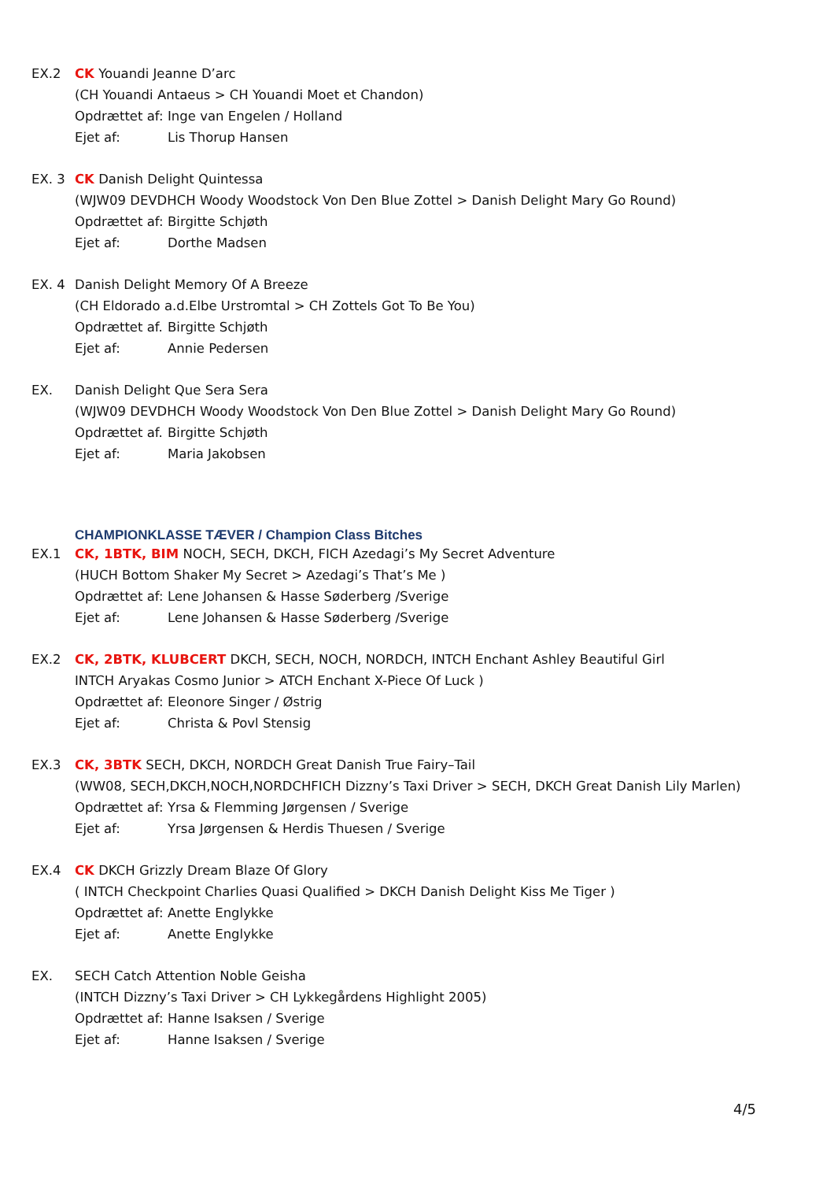EX.2 CK Youandi Jeanne D’arc
(CH Youandi Antaeus > CH Youandi Moet et Chandon)
Opdrættet af: Inge van Engelen / Holland
Ejet af: Lis Thorup Hansen
EX. 3 CK Danish Delight Quintessa
(WJW09 DEVDHCH Woody Woodstock Von Den Blue Zottel > Danish Delight Mary Go Round)
Opdrættet af: Birgitte Schjøth
Ejet af: Dorthe Madsen
EX. 4 Danish Delight Memory Of A Breeze
(CH Eldorado a.d.Elbe Urstromtal > CH Zottels Got To Be You)
Opdrættet af. Birgitte Schjøth
Ejet af: Annie Pedersen
EX. Danish Delight Que Sera Sera
(WJW09 DEVDHCH Woody Woodstock Von Den Blue Zottel > Danish Delight Mary Go Round)
Opdrættet af. Birgitte Schjøth
Ejet af: Maria Jakobsen
CHAMPIONKLASSE TÆVER / Champion Class Bitches
EX.1 CK, 1BTK, BIM NOCH, SECH, DKCH, FICH Azedagi’s My Secret Adventure
(HUCH Bottom Shaker My Secret > Azedagi’s That’s Me )
Opdrættet af: Lene Johansen & Hasse Søderberg /Sverige
Ejet af: Lene Johansen & Hasse Søderberg /Sverige
EX.2 CK, 2BTK, KLUBCERT DKCH, SECH, NOCH, NORDCH, INTCH Enchant Ashley Beautiful Girl
INTCH Aryakas Cosmo Junior > ATCH Enchant X-Piece Of Luck )
Opdrættet af: Eleonore Singer / Østrig
Ejet af: Christa & Povl Stensig
EX.3 CK, 3BTK SECH, DKCH, NORDCH Great Danish True Fairy–Tail
(WW08, SECH,DKCH,NOCH,NORDCHFICH Dizzny’s Taxi Driver > SECH, DKCH Great Danish Lily Marlen)
Opdrættet af: Yrsa & Flemming Jørgensen / Sverige
Ejet af: Yrsa Jørgensen & Herdis Thuesen / Sverige
EX.4 CK DKCH Grizzly Dream Blaze Of Glory
( INTCH Checkpoint Charlies Quasi Qualified > DKCH Danish Delight Kiss Me Tiger )
Opdrættet af: Anette Englykke
Ejet af: Anette Englykke
EX. SECH Catch Attention Noble Geisha
(INTCH Dizzny’s Taxi Driver > CH Lykkegårdens Highlight 2005)
Opdrættet af: Hanne Isaksen / Sverige
Ejet af: Hanne Isaksen / Sverige
4/5